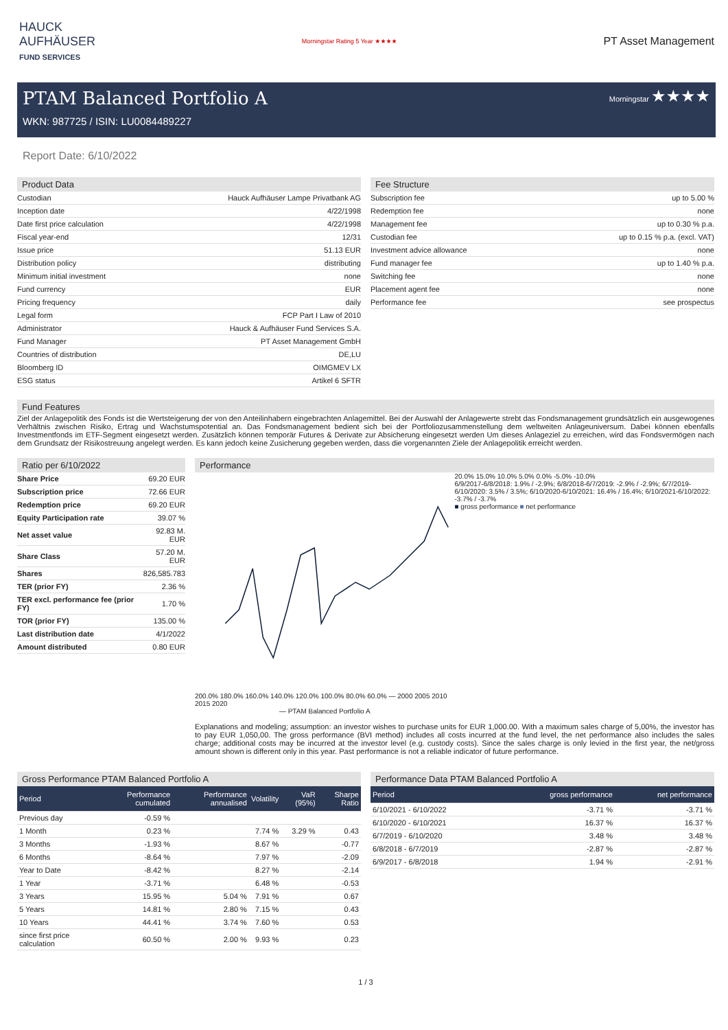HAUCK
AUFHÄUSER
FUND SERVICES
Morningstar Rating 5 Year ★★★★
PT Asset Management
PTAM Balanced Portfolio A
Morningstar ★★★★
WKN: 987725 / ISIN: LU0084489227
Report Date: 6/10/2022
Product Data
| Custodian | Hauck Aufhäuser Lampe Privatbank AG |
| Inception date | 4/22/1998 |
| Date first price calculation | 4/22/1998 |
| Fiscal year-end | 12/31 |
| Issue price | 51.13 EUR |
| Distribution policy | distributing |
| Minimum initial investment | none |
| Fund currency | EUR |
| Pricing frequency | daily |
| Legal form | FCP Part I Law of 2010 |
| Administrator | Hauck & Aufhäuser Fund Services S.A. |
| Fund Manager | PT Asset Management GmbH |
| Countries of distribution | DE,LU |
| Bloomberg ID | OIMGMEV LX |
| ESG status | Artikel 6 SFTR |
Fee Structure
| Subscription fee | up to 5.00 % |
| Redemption fee | none |
| Management fee | up to 0.30 % p.a. |
| Custodian fee | up to 0.15 % p.a. (excl. VAT) |
| Investment advice allowance | none |
| Fund manager fee | up to 1.40 % p.a. |
| Switching fee | none |
| Placement agent fee | none |
| Performance fee | see prospectus |
Fund Features
Ziel der Anlagepolitik des Fonds ist die Wertsteigerung der von den Anteilinhabern eingebrachten Anlagemittel. Bei der Auswahl der Anlagewerte strebt das Fondsmanagement grundsätzlich ein ausgewogenes Verhältnis zwischen Risiko, Ertrag und Wachstumspotential an. Das Fondsmanagement bedient sich bei der Portfoliozusammenstellung dem weltweiten Anlageuniversum. Dabei können ebenfalls Investmentfonds im ETF-Segment eingesetzt werden. Zusätzlich können temporär Futures & Derivate zur Absicherung eingesetzt werden Um dieses Anlageziel zu erreichen, wird das Fondsvermögen nach dem Grundsatz der Risikostreuung angelegt werden. Es kann jedoch keine Zusicherung gegeben werden, dass die vorgenannten Ziele der Anlagepolitik erreicht werden.
Ratio per 6/10/2022
| Share Price | 69.20 EUR |
| Subscription price | 72.66 EUR |
| Redemption price | 69.20 EUR |
| Equity Participation rate | 39.07 % |
| Net asset value | 92.83 M. EUR |
| Share Class | 57.20 M. EUR |
| Shares | 826,585.783 |
| TER (prior FY) | 2.36 % |
| TER excl. performance fee (prior FY) | 1.70 % |
| TOR (prior FY) | 135.00 % |
| Last distribution date | 4/1/2022 |
| Amount distributed | 0.80 EUR |
Performance
200.0% 180.0% 160.0% 140.0% 120.0% 100.0% 80.0% 60.0% — 2000 2005 2010 2015 2020
— PTAM Balanced Portfolio A
20.0% 15.0% 10.0% 5.0% 0.0% -5.0% -10.0%
6/9/2017-6/8/2018: 1.9% / -2.9%; 6/8/2018-6/7/2019: -2.9% / -2.9%; 6/7/2019-6/10/2020: 3.5% / 3.5%; 6/10/2020-6/10/2021: 16.4% / 16.4%; 6/10/2021-6/10/2022: -3.7% / -3.7%
■ gross performance ■ net performance
Explanations and modeling; assumption: an investor wishes to purchase units for EUR 1,000.00. With a maximum sales charge of 5,00%, the investor has to pay EUR 1,050,00. The gross performance (BVI method) includes all costs incurred at the fund level, the net performance also includes the sales charge; additional costs may be incurred at the investor level (e.g. custody costs). Since the sales charge is only levied in the first year, the net/gross amount shown is different only in this year. Past performance is not a reliable indicator of future performance.
Gross Performance PTAM Balanced Portfolio A
| Period | Performance cumulated | Performance annualised | Volatility | VaR (95%) | Sharpe Ratio |
| --- | --- | --- | --- | --- | --- |
| Previous day | -0.59 % | | | | |
| 1 Month | 0.23 % | | 7.74 % | 3.29 % | 0.43 |
| 3 Months | -1.93 % | | 8.67 % | | -0.77 |
| 6 Months | -8.64 % | | 7.97 % | | -2.09 |
| Year to Date | -8.42 % | | 8.27 % | | -2.14 |
| 1 Year | -3.71 % | | 6.48 % | | -0.53 |
| 3 Years | 15.95 % | 5.04 % | 7.91 % | | 0.67 |
| 5 Years | 14.81 % | 2.80 % | 7.15 % | | 0.43 |
| 10 Years | 44.41 % | 3.74 % | 7.60 % | | 0.53 |
| since first price calculation | 60.50 % | 2.00 % | 9.93 % | | 0.23 |
Performance Data PTAM Balanced Portfolio A
| Period | gross performance | net performance |
| --- | --- | --- |
| 6/10/2021 - 6/10/2022 | -3.71 % | -3.71 % |
| 6/10/2020 - 6/10/2021 | 16.37 % | 16.37 % |
| 6/7/2019 - 6/10/2020 | 3.48 % | 3.48 % |
| 6/8/2018 - 6/7/2019 | -2.87 % | -2.87 % |
| 6/9/2017 - 6/8/2018 | 1.94 % | -2.91 % |
1 / 3